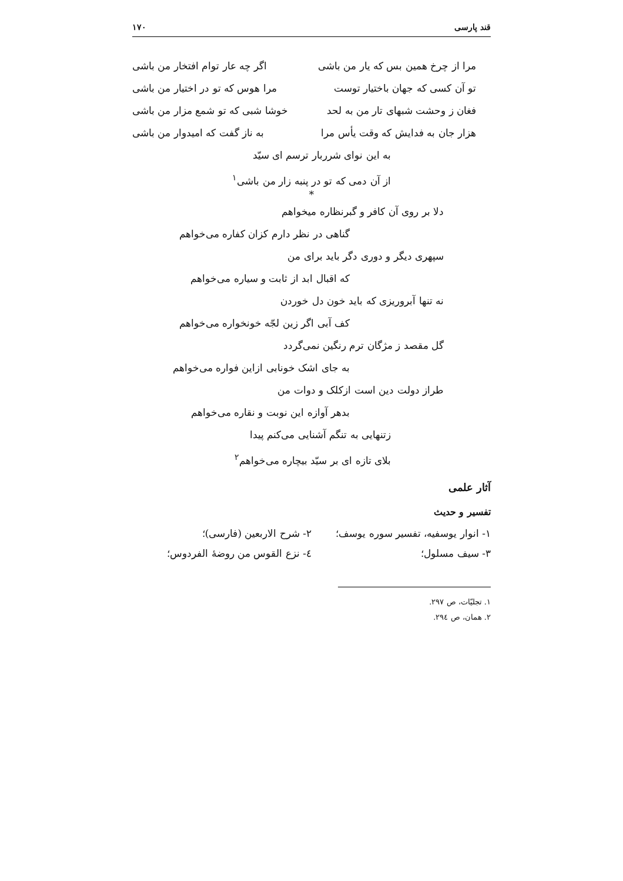قند پارسی ۱۷۰
مرا از چرخ همین بس که یار من باشی اگر چه عار توام افتخار من باشی
تو آن کسی که جهان باختیار توست مرا هوس که تو در اختیار من باشی
فغان ز وحشت شبهای تار من به لحد خوشا شبی که تو شمع مزار من باشی
هزار جان به فدایش که وقت یأس مرا به ناز گفت که امیدوار من باشی
به این نوای شرربار ترسم ای سیّد
از آن دمی که تو در پنبه زار من باشی<sup>۱</sup>
*
دلا بر روی آن کافر و گبرنظاره میخواهم
گناهی در نظر دارم کزان کفاره می‌خواهم
سپهری دیگر و دوری دگر باید برای من
که اقبال ابد از ثابت و سیاره می‌خواهم
نه تنها آبروریزی که باید خون دل خوردن
کف آبی اگر زین لجّه خونخواره می‌خواهم
گل مقصد ز مژگان ترم رنگین نمی‌گردد
به جای اشک خونابی ازاین فواره می‌خواهم
طراز دولت دین است ازکلک و دوات من
بدهر آوازه این نوبت و نقاره می‌خواهم
زتنهایی به تنگم آشنایی می‌کنم پیدا
بلای تازه ای بر سیّد بیچاره می‌خواهم<sup>۲</sup>
آثار علمی
تفسیر و حدیث
۱- انوار یوسفیه، تفسیر سوره یوسف؛ ۲- شرح الاربعین (فارسی)؛
۳- سیف مسلول؛ ٤- نزع القوس من روضهٔ الفردوس؛
۱. تجلیّات، ص ۲۹۷.
۲. همان، ص ۲۹٤.